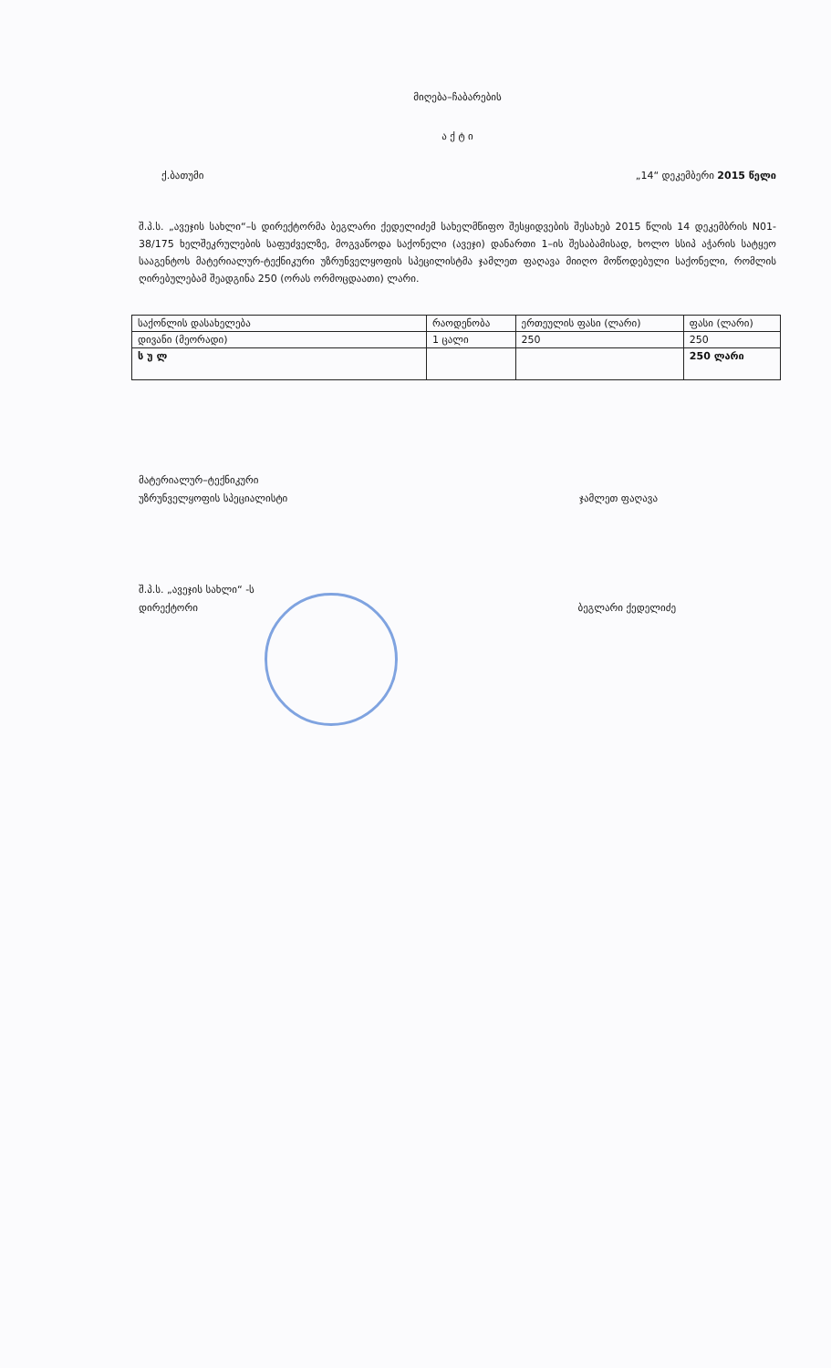მიღება–ჩაბარების
ა ქ ტ ი
ქ.ბათუმი „14“ დეკემბერი 2015 წელი
შ.პ.ს. „ავეჯის სახლი“–ს დირექტორმა ბეგლარი ქედელიძემ სახელმწიფო შესყიდვების შესახებ 2015 წლის 14 დეკემბრის N01-38/175 ხელშეკრულების საფუძველზე, მოგვაწოდა საქონელი (ავეჯი) დანართი 1–ის შესაბამისად, ხოლო სსიპ აჭარის სატყეო სააგენტოს მატერიალურ-ტექნიკური უზრუნველყოფის სპეცილისტმა ჯამლეთ ფაღავა მიიღო მოწოდებული საქონელი, რომლის ღირებულებამ შეადგინა 250 (ორას ორმოცდაათი) ლარი.
| საქონლის დასახელება | რაოდენობა | ერთეულის ფასი (ლარი) | ფასი (ლარი) |
| --- | --- | --- | --- |
| დივანი (მეორადი) | 1 ცალი | 250 | 250 |
| ს უ ლ | | | 250 ლარი |
მატერიალურ–ტექნიკური
უზრუნველყოფის სპეციალისტი ჯამლეთ ფაღავა
შ.პ.ს. „ავეჯის სახლი“ -ს
დირექტორი ბეგლარი ქედელიძე